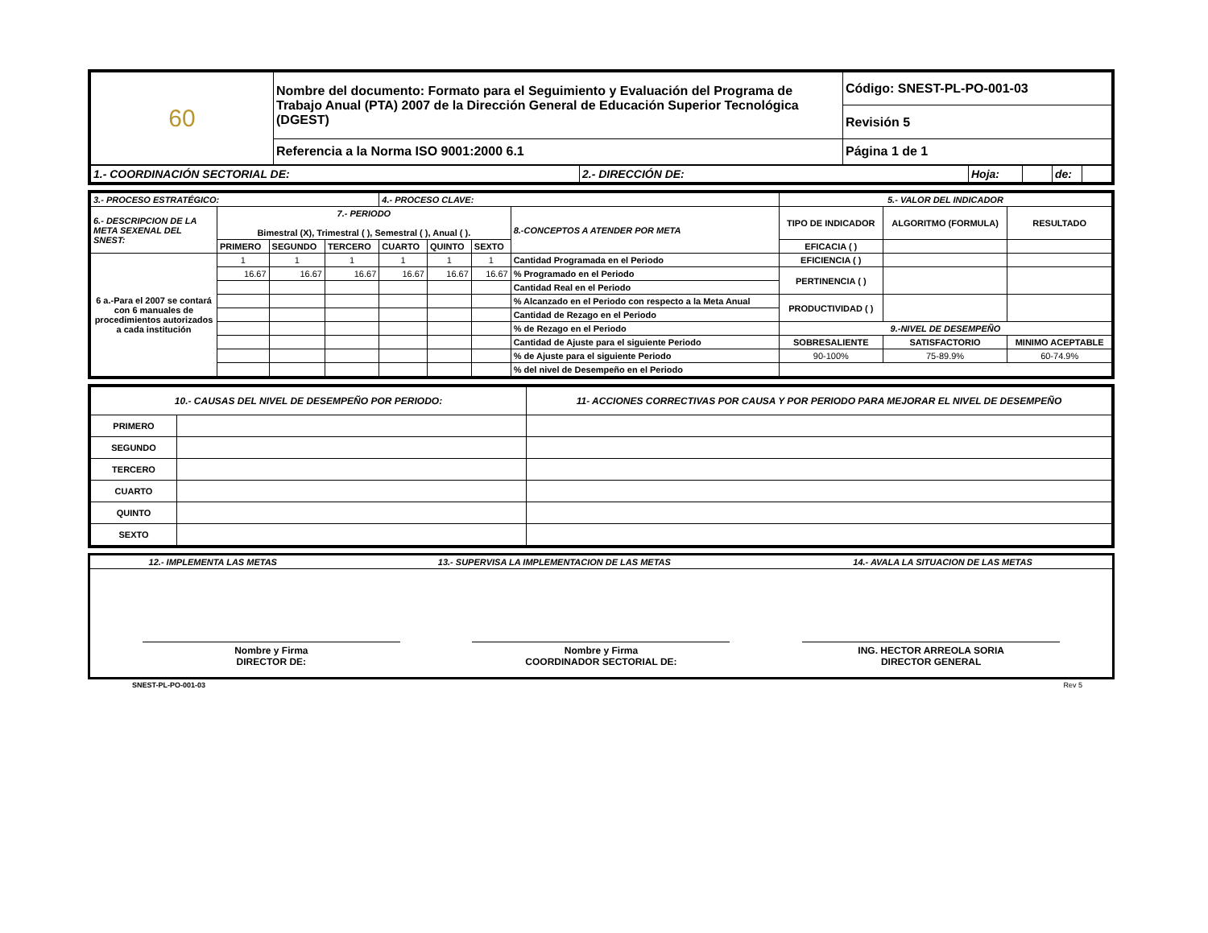| 60 | Nombre del documento: Formato para el Seguimiento y Evaluación del Programa de Trabajo Anual (PTA) 2007 de la Dirección General de Educación Superior Tecnológica (DGEST) | Código: SNEST-PL-PO-001-03 |
| | | Revisión 5 |
| | Referencia a la Norma ISO 9001:2000 6.1 | Página 1 de 1 |
| 1.- COORDINACIÓN SECTORIAL DE: | 2.- DIRECCIÓN DE: | Hoja: | | de: | |
| 3.- PROCESO ESTRATÉGICO: | | | | 4.- PROCESO CLAVE: | | | | 5.- VALOR DEL INDICADOR | | | |
| 6.- DESCRIPCION DE LA META SEXENAL DEL SNEST: | 7.- PERIODO Bimestral (X), Trimestral ( ), Semestral ( ), Anual ( ). | | | | | | 8.-CONCEPTOS A ATENDER POR META | TIPO DE INDICADOR | ALGORITMO (FORMULA) | | RESULTADO |
| | PRIMERO | SEGUNDO | TERCERO | CUARTO | QUINTO | SEXTO | | EFICACIA ( ) | | | |
| | | | | | | | | EFICIENCIA ( ) | | | |
| 6 a.-Para el 2007 se contará con 6 manuales de procedimientos autorizados a cada institución | 1 | 1 | 1 | 1 | 1 | 1 | Cantidad Programada en el Periodo | | | | |
| | 16.67 | 16.67 | 16.67 | 16.67 | 16.67 | 16.67 | % Programado en el Periodo | PERTINENCIA ( ) | | | |
| | | | | | | | Cantidad Real en el Periodo | | | | |
| | | | | | | | % Alcanzado en el Periodo con respecto a la Meta Anual | PRODUCTIVIDAD ( ) | | | |
| | | | | | | | Cantidad de Rezago en el Periodo | | | | |
| | | | | | | | % de Rezago en el Periodo | 9.-NIVEL DE DESEMPEÑO | | | |
| | | | | | | | Cantidad de Ajuste para el siguiente Periodo | SOBRESALIENTE | | SATISFACTORIO | MINIMO ACEPTABLE |
| | | | | | | | % de Ajuste para el siguiente Periodo | 90-100% | | 75-89.9% | 60-74.9% |
| | | | | | | | % del nivel de Desempeño en el Periodo | | | | |
| 10.- CAUSAS DEL NIVEL DE DESEMPEÑO POR PERIODO: | | 11- ACCIONES CORRECTIVAS POR CAUSA Y POR PERIODO PARA MEJORAR EL NIVEL DE DESEMPEÑO |
| PRIMERO | | |
| SEGUNDO | | |
| TERCERO | | |
| CUARTO | | |
| QUINTO | | |
| SEXTO | | |
| 12.- IMPLEMENTA LAS METAS | 13.- SUPERVISA LA IMPLEMENTACION DE LAS METAS | 14.- AVALA LA SITUACION DE LAS METAS |
Nombre y Firma
DIRECTOR DE:
Nombre y Firma
COORDINADOR SECTORIAL DE:
ING. HECTOR ARREOLA SORIA
DIRECTOR GENERAL
SNEST-PL-PO-001-03 Rev 5